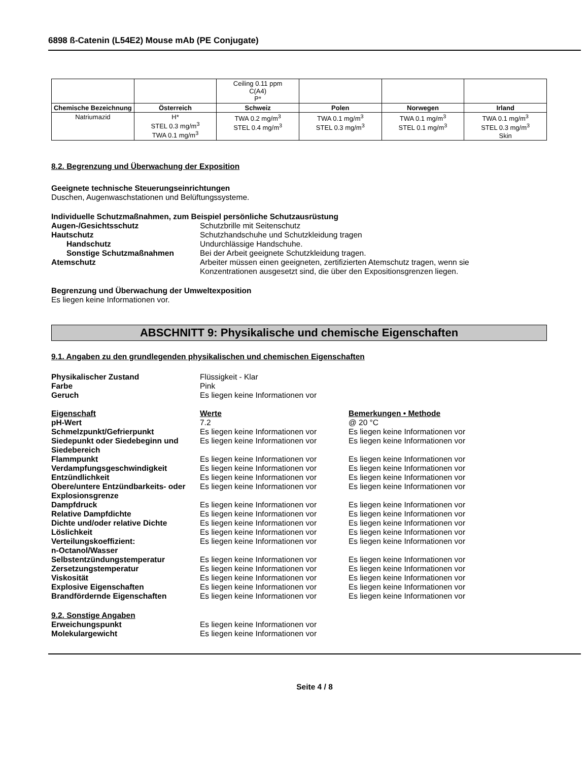6898 ß-Catenin (L54E2) Mouse mAb (PE Conjugate)
| | | Ceiling 0.11 ppm C(A4) P* | | | |
| Chemische Bezeichnung | Österreich | Schweiz | Polen | Norwegen | Irland |
| Natriumazid | H* STEL 0.3 mg/m<sup>3</sup> TWA 0.1 mg/m<sup>3</sup> | TWA 0.2 mg/m<sup>3</sup> STEL 0.4 mg/m<sup>3</sup> | TWA 0.1 mg/m<sup>3</sup> STEL 0.3 mg/m<sup>3</sup> | TWA 0.1 mg/m<sup>3</sup> STEL 0.1 mg/m<sup>3</sup> | TWA 0.1 mg/m<sup>3</sup> STEL 0.3 mg/m<sup>3</sup> Skin |
8.2. Begrenzung und Überwachung der Exposition
Geeignete technische Steuerungseinrichtungen
Duschen, Augenwaschstationen und Belüftungssysteme.
Individuelle Schutzmaßnahmen, zum Beispiel persönliche Schutzausrüstung
Augen-/Gesichtsschutz Schutzbrille mit Seitenschutz
Hautschutz Schutzhandschuhe und Schutzkleidung tragen
Handschutz Undurchlässige Handschuhe.
Sonstige Schutzmaßnahmen Bei der Arbeit geeignete Schutzkleidung tragen.
Atemschutz Arbeiter müssen einen geeigneten, zertifizierten Atemschutz tragen, wenn sie
Konzentrationen ausgesetzt sind, die über den Expositionsgrenzen liegen.
Begrenzung und Überwachung der Umweltexposition
Es liegen keine Informationen vor.
ABSCHNITT 9: Physikalische und chemische Eigenschaften
9.1. Angaben zu den grundlegenden physikalischen und chemischen Eigenschaften
Physikalischer Zustand Flüssigkeit - Klar
Farbe Pink
Geruch Es liegen keine Informationen vor
Eigenschaft Werte Bemerkungen • Methode
pH-Wert 7.2 @ 20 °C
Schmelzpunkt/Gefrierpunkt Es liegen keine Informationen vor
Es liegen keine Informationen vor
Siedepunkt oder Siedebeginn und Siedebereich
Es liegen keine Informationen vor
Es liegen keine Informationen vor
Flammpunkt Es liegen keine Informationen vor
Es liegen keine Informationen vor
Verdampfungsgeschwindigkeit Es liegen keine Informationen vor
Es liegen keine Informationen vor
Entzündlichkeit Es liegen keine Informationen vor
Es liegen keine Informationen vor
Obere/untere Entzündbarkeits- oder Explosionsgrenze
Es liegen keine Informationen vor
Es liegen keine Informationen vor
Dampfdruck Es liegen keine Informationen vor
Es liegen keine Informationen vor
Relative Dampfdichte Es liegen keine Informationen vor
Es liegen keine Informationen vor
Dichte und/oder relative Dichte Es liegen keine Informationen vor
Es liegen keine Informationen vor
Löslichkeit Es liegen keine Informationen vor
Es liegen keine Informationen vor
Verteilungskoeffizient:
n-Octanol/Wasser
Es liegen keine Informationen vor
Es liegen keine Informationen vor
Selbstentzündungstemperatur Es liegen keine Informationen vor
Es liegen keine Informationen vor
Zersetzungstemperatur Es liegen keine Informationen vor
Es liegen keine Informationen vor
Viskosität Es liegen keine Informationen vor
Es liegen keine Informationen vor
Explosive Eigenschaften Es liegen keine Informationen vor
Es liegen keine Informationen vor
Brandfördernde Eigenschaften Es liegen keine Informationen vor
Es liegen keine Informationen vor
9.2. Sonstige Angaben
Erweichungspunkt Es liegen keine Informationen vor
Molekulargewicht Es liegen keine Informationen vor
Seite 4 / 8